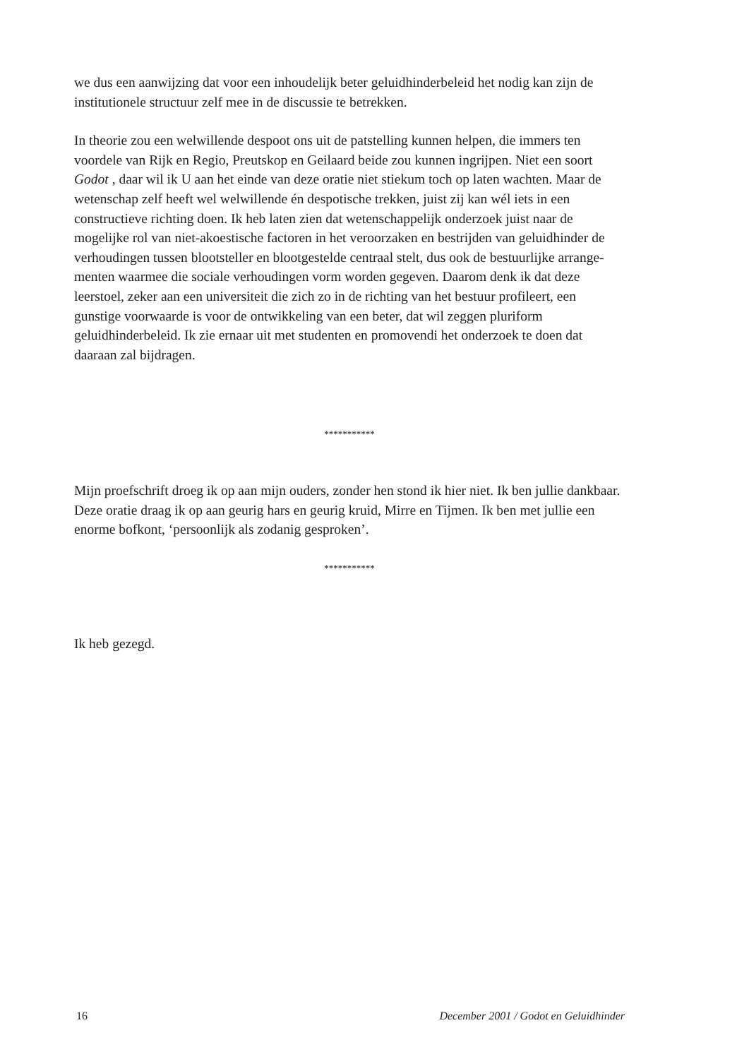we dus een aanwijzing dat voor een inhoudelijk beter geluidhinderbeleid het nodig kan zijn de institutionele structuur zelf mee in de discussie te betrekken.
In theorie zou een welwillende despoot ons uit de patstelling kunnen helpen, die immers ten voordele van Rijk en Regio, Preutskop en Geilaard beide zou kunnen ingrijpen. Niet een soort Godot , daar wil ik U aan het einde van deze oratie niet stiekum toch op laten wachten. Maar de wetenschap zelf heeft wel welwillende én despotische trekken, juist zij kan wél iets in een constructieve richting doen. Ik heb laten zien dat wetenschappelijk onderzoek juist naar de mogelijke rol van niet-akoe­stische factoren in het veroorzaken en bestrijden van geluidhinder de verhoudingen tussen blootsteller en blootgestelde centraal stelt, dus ook de bestuurlijke arrange­menten waarmee die sociale verhoudingen vorm worden gegeven. Daarom denk ik dat deze leerstoel, zeker aan een universiteit die zich zo in de richting van het bestuur profileert, een gunstige voorwaarde is voor de ontwikkeling van een beter, dat wil zeg­gen pluriform geluidhinderbeleid. Ik zie ernaar uit met studenten en promovendi het onderzoek te doen dat daaraan zal bijdragen.
***********
Mijn proefschrift droeg ik op aan mijn ouders, zonder hen stond ik hier niet. Ik ben jullie dankbaar. Deze oratie draag ik op aan geurig hars en geurig kruid, Mirre en Tijmen. Ik ben met jullie een enorme bofkont, ‘persoonlijk als zodanig gesproken’.
***********
Ik heb gezegd.
16 December 2001 / Godot en Geluidhinder